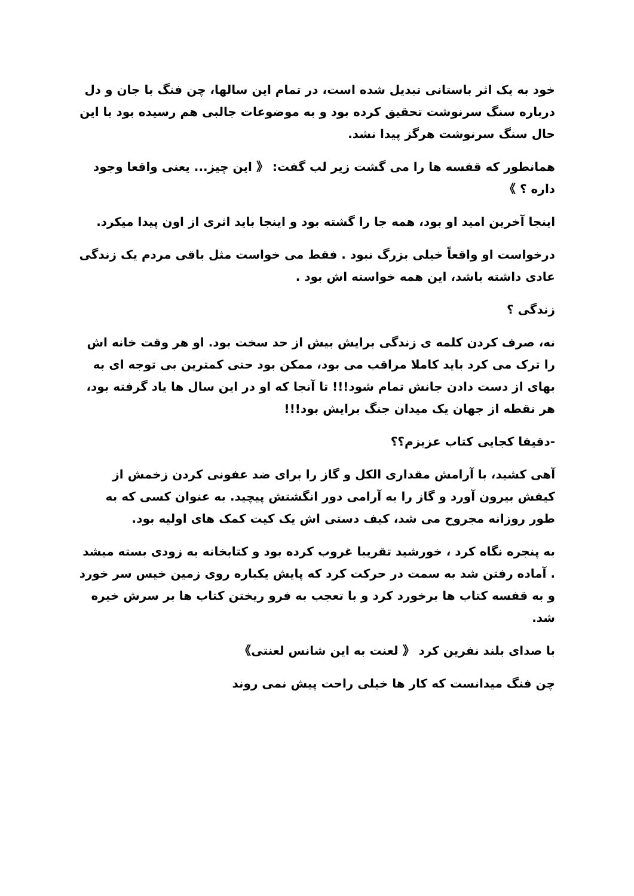خود به یک اثر باستانی تبدیل شده است، در تمام این سالها، چن فنگ با جان و دل درباره سنگ سرنوشت تحقیق کرده بود و به موضوعات جالبی هم رسیده بود با این حال سنگ سرنوشت هرگز پیدا نشد.
همانطور که قفسه ها را می گشت زیر لب گفت: 《 این چیز... یعنی واقعا وجود داره ؟ 》
اینجا آخرین امید او بود، همه جا را گشته بود و اینجا باید اثری از اون پیدا میکرد.
درخواست او واقعاً خیلی بزرگ نبود . فقط می خواست مثل باقی مردم یک زندگی عادی داشته باشد، این همه خواسته اش بود .
زندگی ؟
نه، صرف کردن کلمه ی زندگی برایش بیش از حد سخت بود. او هر وقت خانه اش را ترک می کرد باید کاملا مراقب می بود، ممکن بود حتی کمترین بی توجه ای به بهای از دست دادن جانش تمام شود!!! تا آنجا که او در این سال ها یاد گرفته بود، هر نقطه از جهان یک میدان جنگ برایش بود!!!
-دقیقا کجایی کتاب عزیزم؟؟
آهی کشید، با آرامش مقداری الکل و گاز را برای ضد عفونی کردن زخمش از کیفش بیرون آورد و گاز را به آرامی دور انگشتش پیچید. به عنوان کسی که به طور روزانه مجروح می شد، کیف دستی اش یک کیت کمک های اولیه بود.
به پنجره نگاه کرد ، خورشید تقریبا غروب کرده بود و کتابخانه به زودی بسته میشد . آماده رفتن شد به سمت در حرکت کرد که پایش یکباره روی زمین خیس سر خورد و به قفسه کتاب ها برخورد کرد و با تعجب به فرو ریختن کتاب ها بر سرش خیره شد.
با صدای بلند نفرین کرد 《 لعنت به این شانس لعنتی》
چن فنگ میدانست که کار ها خیلی راحت پیش نمی روند